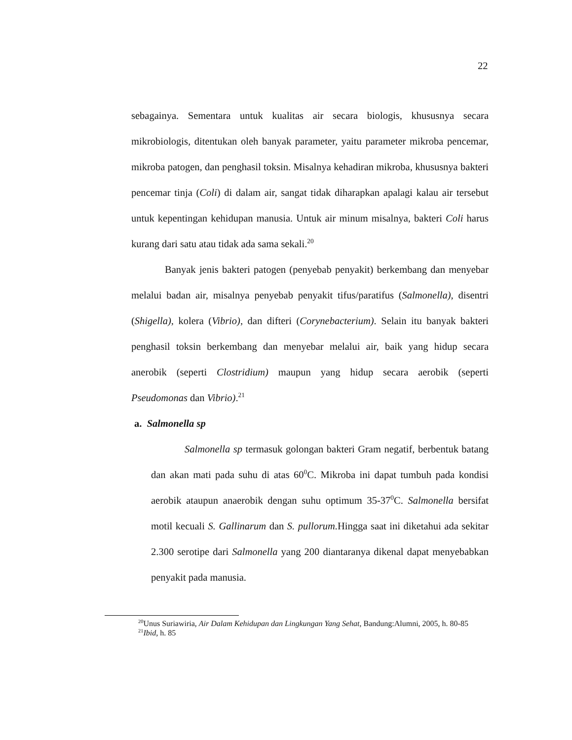22
sebagainya. Sementara untuk kualitas air secara biologis, khususnya secara mikrobiologis, ditentukan oleh banyak parameter, yaitu parameter mikroba pencemar, mikroba patogen, dan penghasil toksin. Misalnya kehadiran mikroba, khususnya bakteri pencemar tinja (Coli) di dalam air, sangat tidak diharapkan apalagi kalau air tersebut untuk kepentingan kehidupan manusia. Untuk air minum misalnya, bakteri Coli harus kurang dari satu atau tidak ada sama sekali.<sup>20</sup>
Banyak jenis bakteri patogen (penyebab penyakit) berkembang dan menyebar melalui badan air, misalnya penyebab penyakit tifus/paratifus (Salmonella), disentri (Shigella), kolera (Vibrio), dan difteri (Corynebacterium). Selain itu banyak bakteri penghasil toksin berkembang dan menyebar melalui air, baik yang hidup secara anerobik (seperti Clostridium) maupun yang hidup secara aerobik (seperti Pseudomonas dan Vibrio).<sup>21</sup>
a. Salmonella sp
Salmonella sp termasuk golongan bakteri Gram negatif, berbentuk batang dan akan mati pada suhu di atas 60<sup>0</sup>C. Mikroba ini dapat tumbuh pada kondisi aerobik ataupun anaerobik dengan suhu optimum 35-37<sup>0</sup>C. Salmonella bersifat motil kecuali S. Gallinarum dan S. pullorum. Hingga saat ini diketahui ada sekitar 2.300 serotipe dari Salmonella yang 200 diantaranya dikenal dapat menyebabkan penyakit pada manusia.
<sup>20</sup> Unus Suriawiria, Air Dalam Kehidupan dan Lingkungan Yang Sehat, Bandung:Alumni, 2005, h. 80-85
<sup>21</sup> Ibid, h. 85